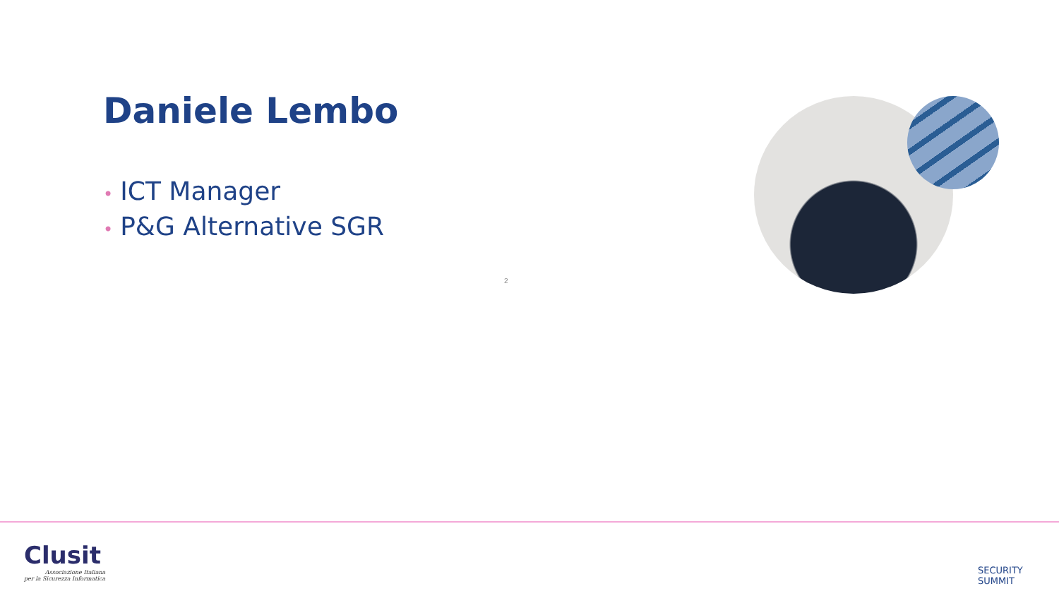Daniele Lembo
• ICT Manager
• P&G Alternative SGR
2
Clusit
Associazione Italiana
per la Sicurezza Informatica
SECURITY SUMMIT